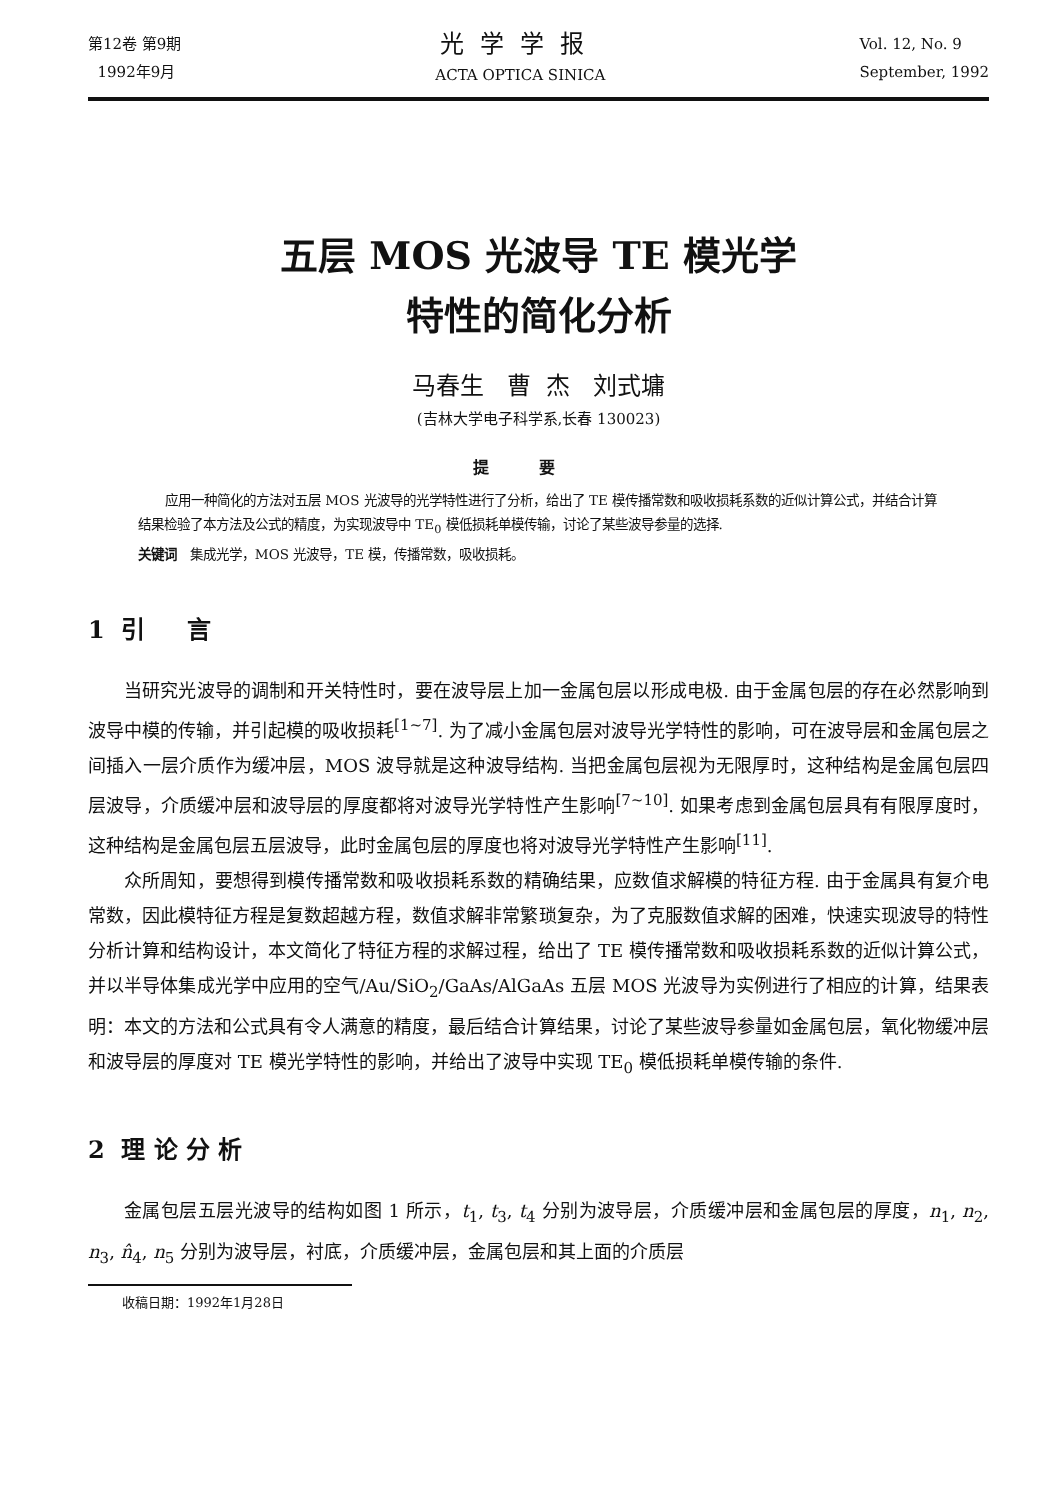第12卷 第9期
1992年9月
光学学报
ACTA OPTICA SINICA
Vol. 12, No. 9
September, 1992
五层 MOS 光波导 TE 模光学
特性的简化分析
马春生 曹 杰 刘式墉
(吉林大学电子科学系,长春 130023)
提要
应用一种简化的方法对五层 MOS 光波导的光学特性进行了分析，给出了 TE 模传播常数和吸收损耗系数的近似计算公式，并结合计算结果检验了本方法及公式的精度，为实现波导中 TE<sub>0</sub> 模低损耗单模传输，讨论了某些波导参量的选择.
关键词 集成光学，MOS 光波导，TE 模，传播常数，吸收损耗。
1 引 言
当研究光波导的调制和开关特性时，要在波导层上加一金属包层以形成电极. 由于金属包层的存在必然影响到波导中模的传输，并引起模的吸收损耗<sup>[1~7]</sup>. 为了减小金属包层对波导光学特性的影响，可在波导层和金属包层之间插入一层介质作为缓冲层，MOS 波导就是这种波导结构. 当把金属包层视为无限厚时，这种结构是金属包层四层波导，介质缓冲层和波导层的厚度都将对波导光学特性产生影响<sup>[7~10]</sup>. 如果考虑到金属包层具有有限厚度时，这种结构是金属包层五层波导，此时金属包层的厚度也将对波导光学特性产生影响<sup>[11]</sup>.
众所周知，要想得到模传播常数和吸收损耗系数的精确结果，应数值求解模的特征方程. 由于金属具有复介电常数，因此模特征方程是复数超越方程，数值求解非常繁琐复杂，为了克服数值求解的困难，快速实现波导的特性分析计算和结构设计，本文简化了特征方程的求解过程，给出了 TE 模传播常数和吸收损耗系数的近似计算公式，并以半导体集成光学中应用的空气/Au/SiO<sub>2</sub>/GaAs/AlGaAs 五层 MOS 光波导为实例进行了相应的计算，结果表明：本文的方法和公式具有令人满意的精度，最后结合计算结果，讨论了某些波导参量如金属包层，氧化物缓冲层和波导层的厚度对 TE 模光学特性的影响，并给出了波导中实现 TE<sub>0</sub> 模低损耗单模传输的条件.
2 理 论 分 析
金属包层五层光波导的结构如图 1 所示，t<sub>1</sub>, t<sub>3</sub>, t<sub>4</sub> 分别为波导层，介质缓冲层和金属包层的厚度，n<sub>1</sub>, n<sub>2</sub>, n<sub>3</sub>, n̂<sub>4</sub>, n<sub>5</sub> 分别为波导层，衬底，介质缓冲层，金属包层和其上面的介质层
收稿日期：1992年1月28日